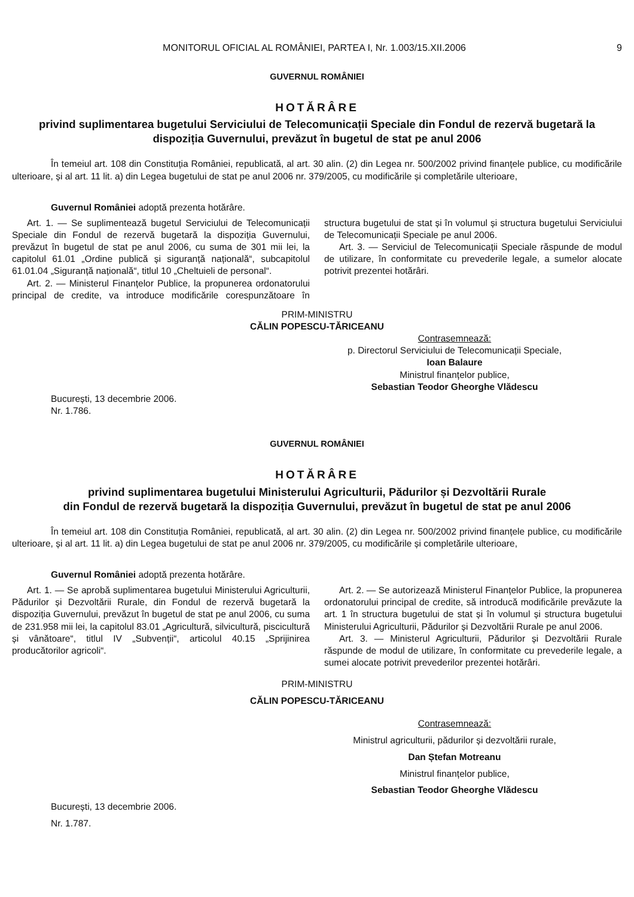MONITORUL OFICIAL AL ROMÂNIEI, PARTEA I, Nr. 1.003/15.XII.2006 9
GUVERNUL ROMÂNIEI
HOTĂRÂRE
privind suplimentarea bugetului Serviciului de Telecomunicații Speciale din Fondul de rezervă bugetară la dispoziția Guvernului, prevăzut în bugetul de stat pe anul 2006
În temeiul art. 108 din Constituția României, republicată, al art. 30 alin. (2) din Legea nr. 500/2002 privind finanțele publice, cu modificările ulterioare, și al art. 11 lit. a) din Legea bugetului de stat pe anul 2006 nr. 379/2005, cu modificările și completările ulterioare,
Guvernul României adoptă prezenta hotărâre.
Art. 1. — Se suplimentează bugetul Serviciului de Telecomunicații Speciale din Fondul de rezervă bugetară la dispoziția Guvernului, prevăzut în bugetul de stat pe anul 2006, cu suma de 301 mii lei, la capitolul 61.01 „Ordine publică și siguranță națională“, subcapitolul 61.01.04 „Siguranță națională“, titlul 10 „Cheltuieli de personal“.
Art. 2. — Ministerul Finanțelor Publice, la propunerea ordonatorului principal de credite, va introduce modificările corespunzătoare în structura bugetului de stat și în volumul și structura bugetului Serviciului de Telecomunicații Speciale pe anul 2006.
Art. 3. — Serviciul de Telecomunicații Speciale răspunde de modul de utilizare, în conformitate cu prevederile legale, a sumelor alocate potrivit prezentei hotărâri.
PRIM-MINISTRU
CĂLIN POPESCU-TĂRICEANU
Contrasemnează:
p. Directorul Serviciului de Telecomunicații Speciale,
Ioan Balaure
Ministrul finanțelor publice,
Sebastian Teodor Gheorghe Vlădescu
București, 13 decembrie 2006.
Nr. 1.786.
GUVERNUL ROMÂNIEI
HOTĂRÂRE
privind suplimentarea bugetului Ministerului Agriculturii, Pădurilor și Dezvoltării Rurale
din Fondul de rezervă bugetară la dispoziția Guvernului, prevăzut în bugetul de stat pe anul 2006
În temeiul art. 108 din Constituția României, republicată, al art. 30 alin. (2) din Legea nr. 500/2002 privind finanțele publice, cu modificările ulterioare, și al art. 11 lit. a) din Legea bugetului de stat pe anul 2006 nr. 379/2005, cu modificările și completările ulterioare,
Guvernul României adoptă prezenta hotărâre.
Art. 1. — Se aprobă suplimentarea bugetului Ministerului Agriculturii, Pădurilor și Dezvoltării Rurale, din Fondul de rezervă bugetară la dispoziția Guvernului, prevăzut în bugetul de stat pe anul 2006, cu suma de 231.958 mii lei, la capitolul 83.01 „Agricultură, silvicultură, piscicultură și vânătoare“, titlul IV „Subvenții“, articolul 40.15 „Sprijinirea producătorilor agricoli“.
Art. 2. — Se autorizează Ministerul Finanțelor Publice, la propunerea ordonatorului principal de credite, să introducă modificările prevăzute la art. 1 în structura bugetului de stat și în volumul și structura bugetului Ministerului Agriculturii, Pădurilor și Dezvoltării Rurale pe anul 2006.
Art. 3. — Ministerul Agriculturii, Pădurilor și Dezvoltării Rurale răspunde de modul de utilizare, în conformitate cu prevederile legale, a sumei alocate potrivit prevederilor prezentei hotărâri.
PRIM-MINISTRU
CĂLIN POPESCU-TĂRICEANU
Contrasemnează:
Ministrul agriculturii, pădurilor și dezvoltării rurale,
Dan Ștefan Motreanu
Ministrul finanțelor publice,
Sebastian Teodor Gheorghe Vlădescu
București, 13 decembrie 2006.
Nr. 1.787.